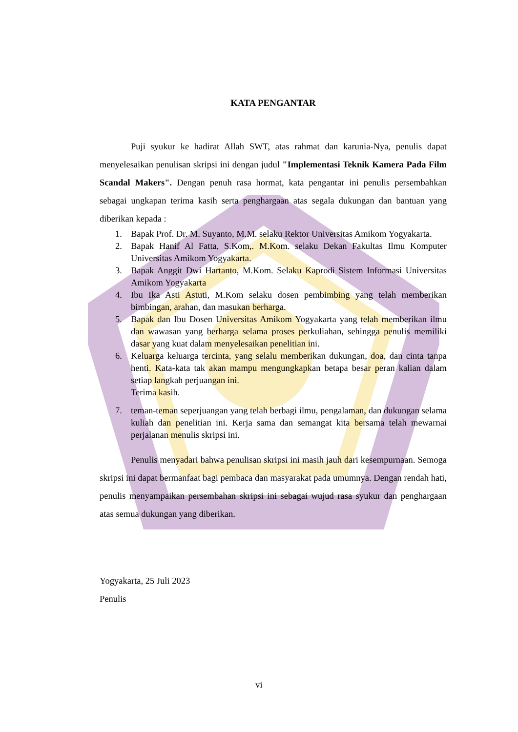KATA PENGANTAR
Puji syukur ke hadirat Allah SWT, atas rahmat dan karunia-Nya, penulis dapat menyelesaikan penulisan skripsi ini dengan judul "Implementasi Teknik Kamera Pada Film Scandal Makers". Dengan penuh rasa hormat, kata pengantar ini penulis persembahkan sebagai ungkapan terima kasih serta penghargaan atas segala dukungan dan bantuan yang diberikan kepada :
1. Bapak Prof. Dr. M. Suyanto, M.M. selaku Rektor Universitas Amikom Yogyakarta.
2. Bapak Hanif Al Fatta, S.Kom,. M.Kom. selaku Dekan Fakultas Ilmu Komputer Universitas Amikom Yogyakarta.
3. Bapak Anggit Dwi Hartanto, M.Kom. Selaku Kaprodi Sistem Informasi Universitas Amikom Yogyakarta
4. Ibu Ika Asti Astuti, M.Kom selaku dosen pembimbing yang telah memberikan bimbingan, arahan, dan masukan berharga.
5. Bapak dan Ibu Dosen Universitas Amikom Yogyakarta yang telah memberikan ilmu dan wawasan yang berharga selama proses perkuliahan, sehingga penulis memiliki dasar yang kuat dalam menyelesaikan penelitian ini.
6. Keluarga keluarga tercinta, yang selalu memberikan dukungan, doa, dan cinta tanpa henti. Kata-kata tak akan mampu mengungkapkan betapa besar peran kalian dalam setiap langkah perjuangan ini.
Terima kasih.
7. teman-teman seperjuangan yang telah berbagi ilmu, pengalaman, dan dukungan selama kuliah dan penelitian ini. Kerja sama dan semangat kita bersama telah mewarnai perjalanan menulis skripsi ini.
Penulis menyadari bahwa penulisan skripsi ini masih jauh dari kesempurnaan. Semoga skripsi ini dapat bermanfaat bagi pembaca dan masyarakat pada umumnya. Dengan rendah hati, penulis menyampaikan persembahan skripsi ini sebagai wujud rasa syukur dan penghargaan atas semua dukungan yang diberikan.
Yogyakarta, 25 Juli 2023
Penulis
vi